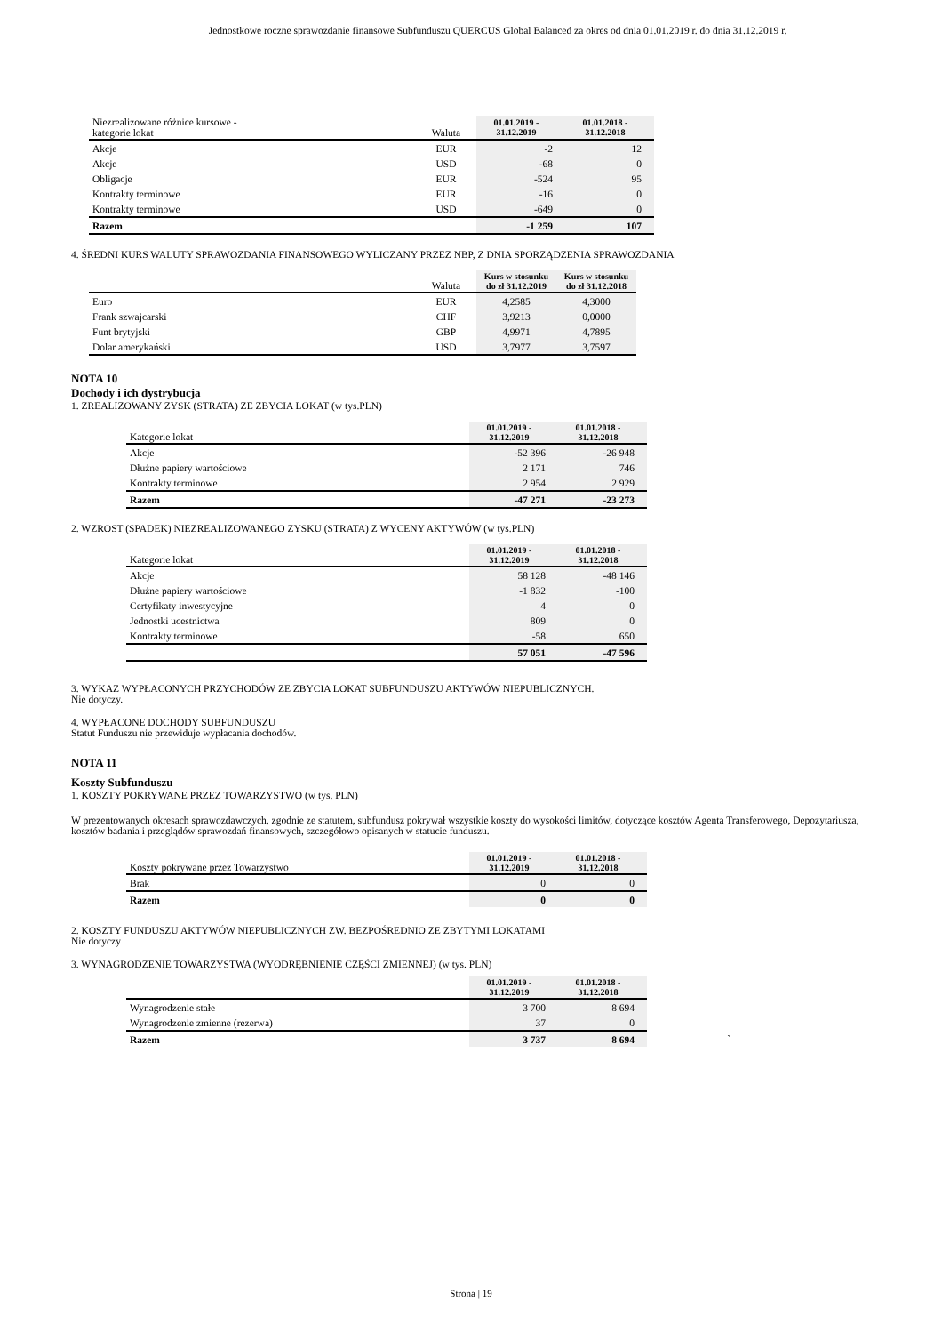Jednostkowe roczne sprawozdanie finansowe Subfunduszu QUERCUS Global Balanced za okres od dnia 01.01.2019 r. do dnia 31.12.2019 r.
| Niezrealizowane różnice kursowe - kategorie lokat | Waluta | 01.01.2019 - 31.12.2019 | 01.01.2018 - 31.12.2018 |
| Akcje | EUR | -2 | 12 |
| Akcje | USD | -68 | 0 |
| Obligacje | EUR | -524 | 95 |
| Kontrakty terminowe | EUR | -16 | 0 |
| Kontrakty terminowe | USD | -649 | 0 |
| Razem | | -1 259 | 107 |
4. ŚREDNI KURS WALUTY SPRAWOZDANIA FINANSOWEGO WYLICZANY PRZEZ NBP, Z DNIA SPORZĄDZENIA SPRAWOZDANIA
| | Waluta | Kurs w stosunku do zł 31.12.2019 | Kurs w stosunku do zł 31.12.2018 |
| Euro | EUR | 4,2585 | 4,3000 |
| Frank szwajcarski | CHF | 3,9213 | 0,0000 |
| Funt brytyjski | GBP | 4,9971 | 4,7895 |
| Dolar amerykański | USD | 3,7977 | 3,7597 |
NOTA 10
Dochody i ich dystrybucja
1. ZREALIZOWANY ZYSK (STRATA) ZE ZBYCIA LOKAT (w tys.PLN)
| Kategorie lokat | 01.01.2019 - 31.12.2019 | 01.01.2018 - 31.12.2018 |
| Akcje | -52 396 | -26 948 |
| Dłużne papiery wartościowe | 2 171 | 746 |
| Kontrakty terminowe | 2 954 | 2 929 |
| Razem | -47 271 | -23 273 |
2. WZROST (SPADEK) NIEZREALIZOWANEGO ZYSKU (STRATA) Z WYCENY AKTYWÓW (w tys.PLN)
| Kategorie lokat | 01.01.2019 - 31.12.2019 | 01.01.2018 - 31.12.2018 |
| Akcje | 58 128 | -48 146 |
| Dłużne papiery wartościowe | -1 832 | -100 |
| Certyfikaty inwestycyjne | 4 | 0 |
| Jednostki ucestnictwa | 809 | 0 |
| Kontrakty terminowe | -58 | 650 |
| | 57 051 | -47 596 |
3. WYKAZ WYPŁACONYCH PRZYCHODÓW ZE ZBYCIA LOKAT SUBFUNDUSZU AKTYWÓW NIEPUBLICZNYCH.
Nie dotyczy.
4. WYPŁACONE DOCHODY SUBFUNDUSZU
Statut Funduszu nie przewiduje wypłacania dochodów.
NOTA 11
Koszty Subfunduszu
1. KOSZTY POKRYWANE PRZEZ TOWARZYSTWO (w tys. PLN)
W prezentowanych okresach sprawozdawczych, zgodnie ze statutem, subfundusz pokrywał wszystkie koszty do wysokości limitów, dotyczące kosztów Agenta Transferowego, Depozytariusza, kosztów badania i przeglądów sprawozdań finansowych, szczegółowo opisanych w statucie funduszu.
| Koszty pokrywane przez Towarzystwo | 01.01.2019 - 31.12.2019 | 01.01.2018 - 31.12.2018 |
| Brak | 0 | 0 |
| Razem | 0 | 0 |
2. KOSZTY FUNDUSZU AKTYWÓW NIEPUBLICZNYCH ZW. BEZPOŚREDNIO ZE ZBYTYMI LOKATAMI
Nie dotyczy
3. WYNAGRODZENIE TOWARZYSTWA (WYODRĘBNIENIE CZĘŚCI ZMIENNEJ) (w tys. PLN)
| | 01.01.2019 - 31.12.2019 | 01.01.2018 - 31.12.2018 | |
| Wynagrodzenie stałe | 3 700 | 8 694 | |
| Wynagrodzenie zmienne (rezerwa) | 37 | 0 | |
| Razem | 3 737 | 8 694 | ` |
Strona | 19